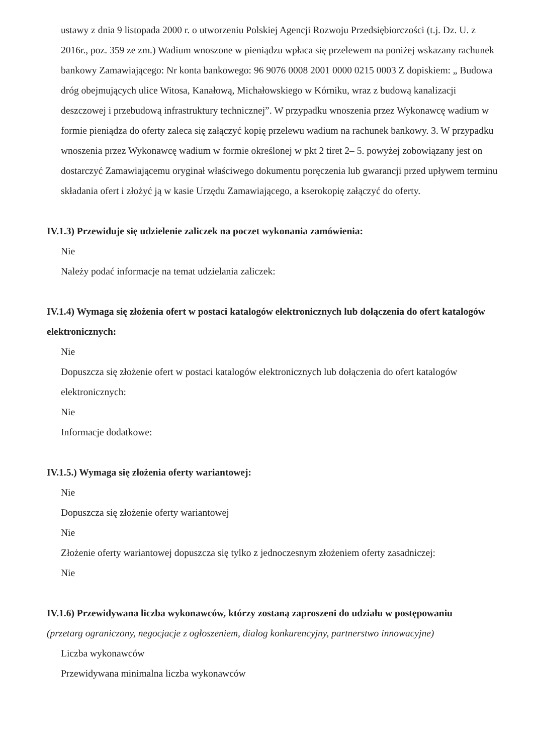ustawy z dnia 9 listopada 2000 r. o utworzeniu Polskiej Agencji Rozwoju Przedsiębiorczości (t.j. Dz. U. z 2016r., poz. 359 ze zm.) Wadium wnoszone w pieniądzu wpłaca się przelewem na poniżej wskazany rachunek bankowy Zamawiającego: Nr konta bankowego: 96 9076 0008 2001 0000 0215 0003 Z dopiskiem: „ Budowa dróg obejmujących ulice Witosa, Kanałową, Michałowskiego w Kórniku, wraz z budową kanalizacji deszczowej i przebudową infrastruktury technicznej”. W przypadku wnoszenia przez Wykonawcę wadium w formie pieniądza do oferty zaleca się załączyć kopię przelewu wadium na rachunek bankowy. 3. W przypadku wnoszenia przez Wykonawcę wadium w formie określonej w pkt 2 tiret 2– 5. powyżej zobowiązany jest on dostarczyć Zamawiającemu oryginał właściwego dokumentu poręczenia lub gwarancji przed upływem terminu składania ofert i złożyć ją w kasie Urzędu Zamawiającego, a kserokopię załączyć do oferty.
IV.1.3) Przewiduje się udzielenie zaliczek na poczet wykonania zamówienia:
Nie
Należy podać informacje na temat udzielania zaliczek:
IV.1.4) Wymaga się złożenia ofert w postaci katalogów elektronicznych lub dołączenia do ofert katalogów elektronicznych:
Nie
Dopuszcza się złożenie ofert w postaci katalogów elektronicznych lub dołączenia do ofert katalogów elektronicznych:
Nie
Informacje dodatkowe:
IV.1.5.) Wymaga się złożenia oferty wariantowej:
Nie
Dopuszcza się złożenie oferty wariantowej
Nie
Złożenie oferty wariantowej dopuszcza się tylko z jednoczesnym złożeniem oferty zasadniczej:
Nie
IV.1.6) Przewidywana liczba wykonawców, którzy zostaną zaproszeni do udziału w postępowaniu
(przetarg ograniczony, negocjacje z ogłoszeniem, dialog konkurencyjny, partnerstwo innowacyjne)
Liczba wykonawców
Przewidywana minimalna liczba wykonawców